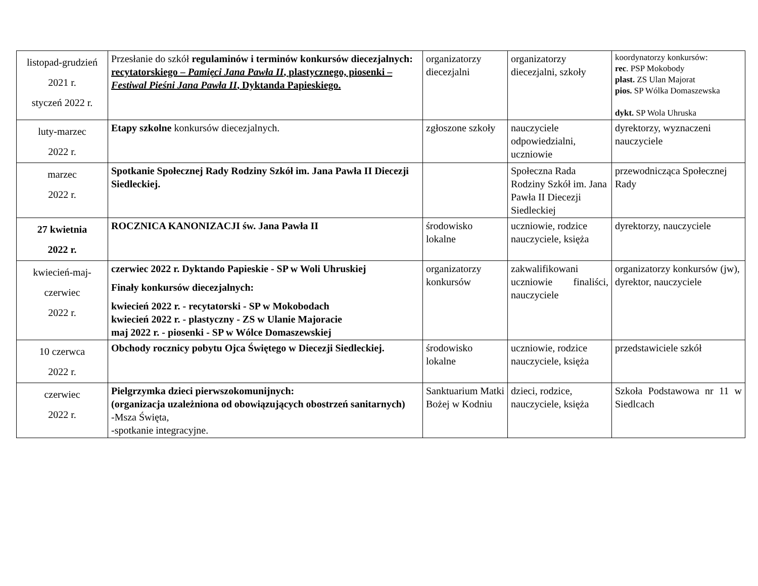| listopad-grudzień 2021 r. styczeń 2022 r. | Przesłanie do szkół regulaminów i terminów konkursów diecezjalnych: recytatorskiego – Pamięci Jana Pawła II , plastycznego, piosenki – Festiwal Pieśni Jana Pawła II , Dyktanda Papieskiego. | organizatorzy diecezjalni | organizatorzy diecezjalni, szkoły | koordynatorzy konkursów: rec . PSP Mokobody plast. ZS Ulan Majorat pios. SP Wólka Domaszewska dykt. SP Wola Uhruska |
| luty-marzec 2022 r. | Etapy szkolne konkursów diecezjalnych. | zgłoszone szkoły | nauczyciele odpowiedzialni, uczniowie | dyrektorzy, wyznaczeni nauczyciele |
| marzec 2022 r. | Spotkanie Społecznej Rady Rodziny Szkół im. Jana Pawła II Diecezji Siedleckiej. | | Społeczna Rada Rodziny Szkół im. Jana Pawła II Diecezji Siedleckiej | przewodnicząca Społecznej Rady |
| 27 kwietnia 2022 r. | ROCZNICA KANONIZACJI św. Jana Pawła II | środowisko lokalne | uczniowie, rodzice nauczyciele, księża | dyrektorzy, nauczyciele |
| kwiecień-maj- czerwiec 2022 r. | czerwiec 2022 r. Dyktando Papieskie - SP w Woli Uhruskiej Finały konkursów diecezjalnych: kwiecień 2022 r. - recytatorski - SP w Mokobodach kwiecień 2022 r. - plastyczny - ZS w Ulanie Majoracie maj 2022 r. - piosenki - SP w Wólce Domaszewskiej | organizatorzy konkursów | zakwalifikowani uczniowie finaliści, nauczyciele | organizatorzy konkursów (jw), dyrektor, nauczyciele |
| 10 czerwca 2022 r. | Obchody rocznicy pobytu Ojca Świętego w Diecezji Siedleckiej. | środowisko lokalne | uczniowie, rodzice nauczyciele, księża | przedstawiciele szkół |
| czerwiec 2022 r. | Pielgrzymka dzieci pierwszokomunijnych: (organizacja uzależniona od obowiązujących obostrzeń sanitarnych) -Msza Święta, -spotkanie integracyjne. | Sanktuarium Matki Bożej w Kodniu | dzieci, rodzice, nauczyciele, księża | Szkoła Podstawowa nr 11 w Siedlcach |